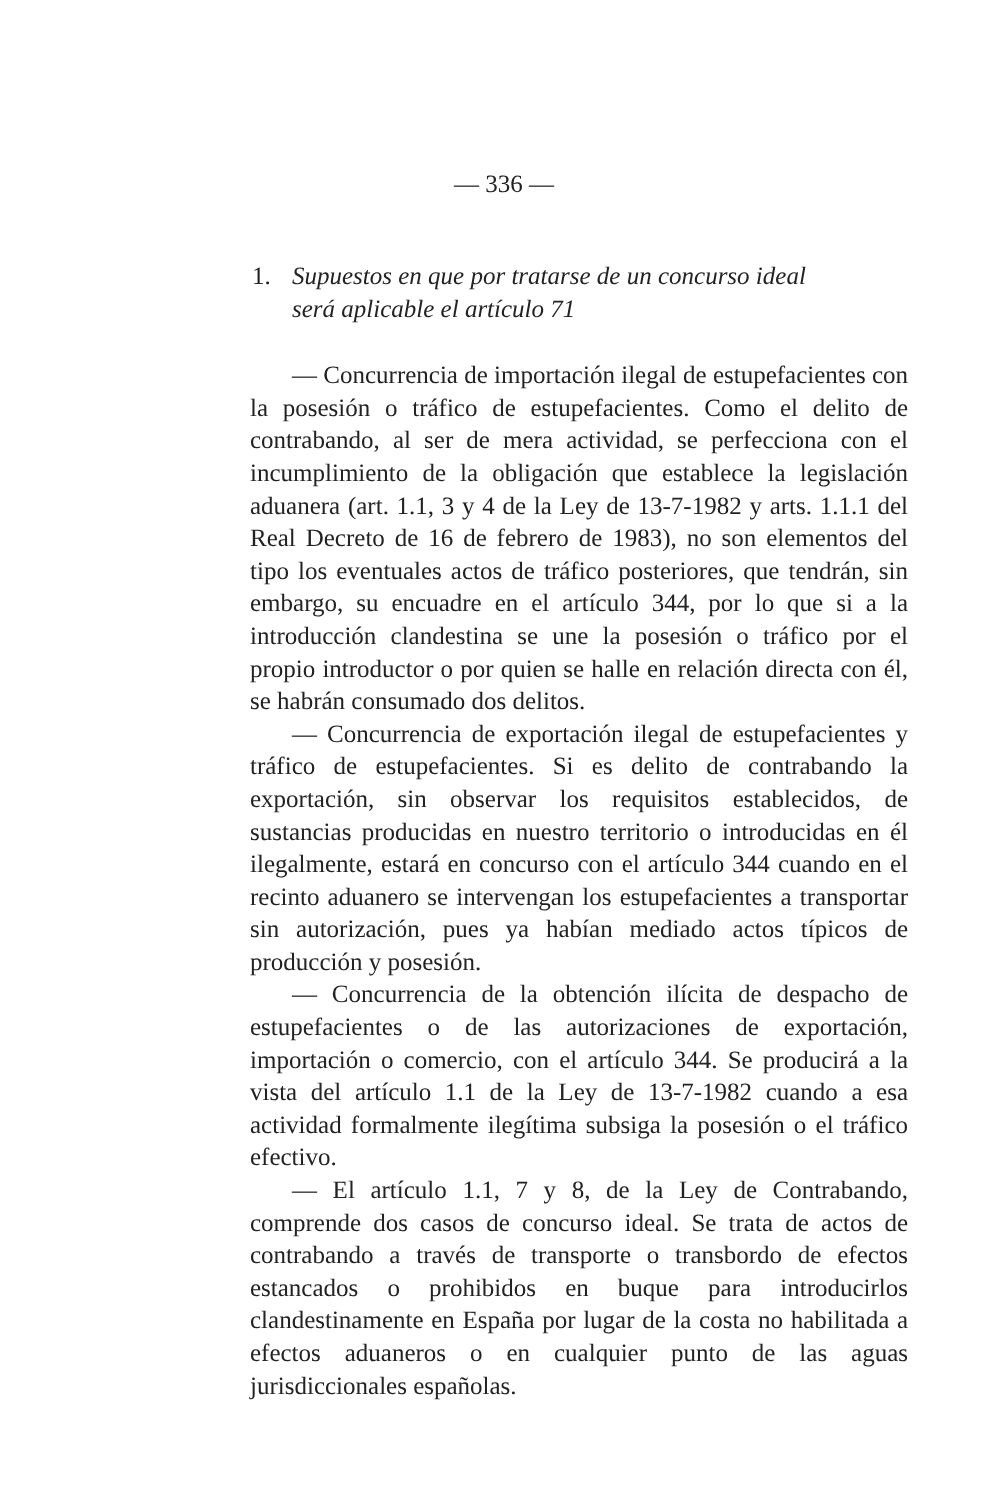— 336 —
1. Supuestos en que por tratarse de un concurso ideal
será aplicable el artículo 71
— Concurrencia de importación ilegal de estupefacientes con la posesión o tráfico de estupefacientes. Como el delito de contrabando, al ser de mera actividad, se perfecciona con el incumplimiento de la obligación que establece la legislación aduanera (art. 1.1, 3 y 4 de la Ley de 13-7-1982 y arts. 1.1.1 del Real Decreto de 16 de febrero de 1983), no son elementos del tipo los eventuales actos de tráfico posteriores, que tendrán, sin embargo, su encuadre en el artículo 344, por lo que si a la introducción clandestina se une la posesión o tráfico por el propio introductor o por quien se halle en relación directa con él, se habrán consumado dos delitos.
— Concurrencia de exportación ilegal de estupefacientes y tráfico de estupefacientes. Si es delito de contrabando la exportación, sin observar los requisitos establecidos, de sustancias producidas en nuestro territorio o introducidas en él ilegalmente, estará en concurso con el artículo 344 cuando en el recinto aduanero se intervengan los estupefacientes a transportar sin autorización, pues ya habían mediado actos típicos de producción y posesión.
— Concurrencia de la obtención ilícita de despacho de estupefacientes o de las autorizaciones de exportación, importación o comercio, con el artículo 344. Se producirá a la vista del artículo 1.1 de la Ley de 13-7-1982 cuando a esa actividad formalmente ilegítima subsiga la posesión o el tráfico efectivo.
— El artículo 1.1, 7 y 8, de la Ley de Contrabando, comprende dos casos de concurso ideal. Se trata de actos de contrabando a través de transporte o transbordo de efectos estancados o prohibidos en buque para introducirlos clandestinamente en España por lugar de la costa no habilitada a efectos aduaneros o en cualquier punto de las aguas jurisdiccionales españolas.